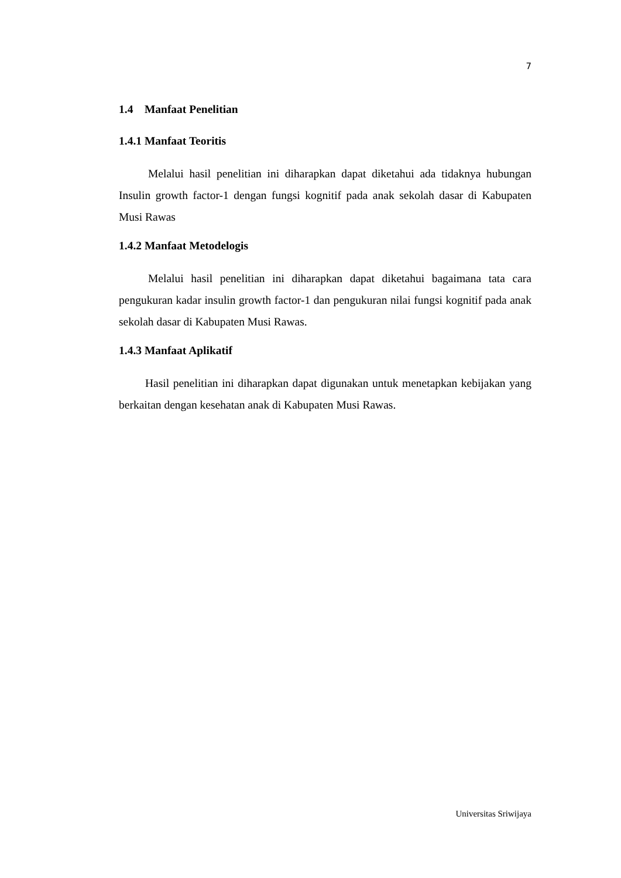7
1.4 Manfaat Penelitian
1.4.1 Manfaat Teoritis
Melalui hasil penelitian ini diharapkan dapat diketahui ada tidaknya hubungan Insulin growth factor-1 dengan fungsi kognitif pada anak sekolah dasar di Kabupaten Musi Rawas
1.4.2 Manfaat Metodelogis
Melalui hasil penelitian ini diharapkan dapat diketahui bagaimana tata cara pengukuran kadar insulin growth factor-1 dan pengukuran nilai fungsi kognitif pada anak sekolah dasar di Kabupaten Musi Rawas.
1.4.3 Manfaat Aplikatif
Hasil penelitian ini diharapkan dapat digunakan untuk menetapkan kebijakan yang berkaitan dengan kesehatan anak di Kabupaten Musi Rawas.
Universitas Sriwijaya